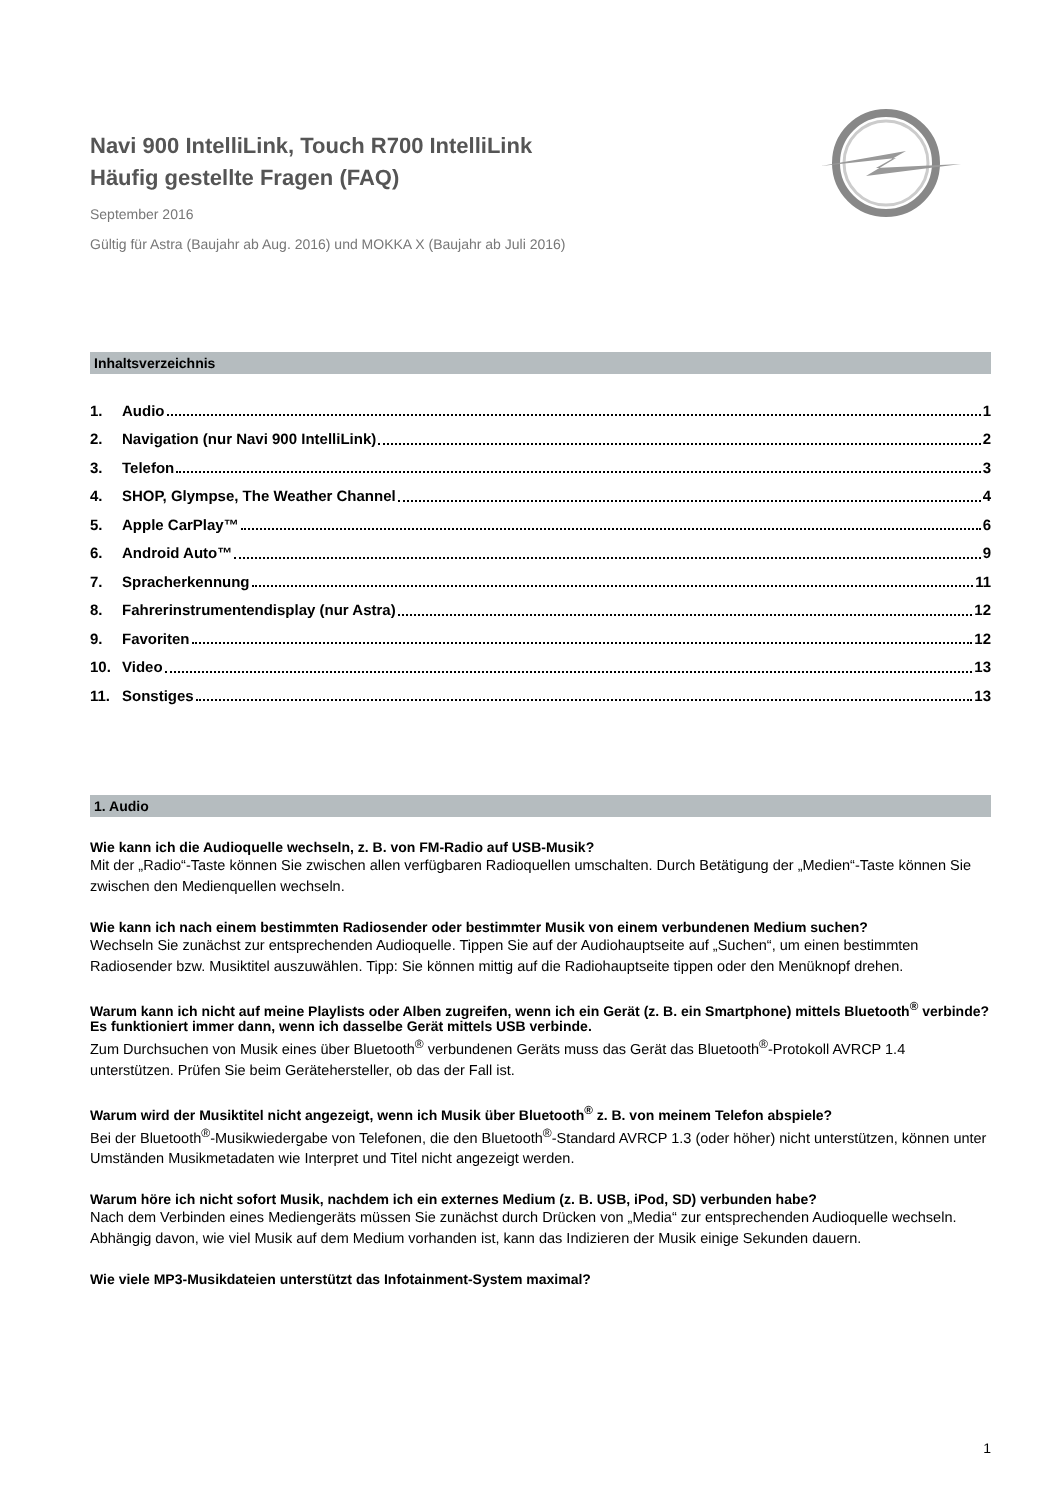Navi 900 IntelliLink, Touch R700 IntelliLink
Häufig gestellte Fragen (FAQ)
September 2016
Gültig für Astra (Baujahr ab Aug. 2016) und MOKKA X (Baujahr ab Juli 2016)
Inhaltsverzeichnis
1. Audio 1
2. Navigation (nur Navi 900 IntelliLink) 2
3. Telefon 3
4. SHOP, Glympse, The Weather Channel 4
5. Apple CarPlay™ 6
6. Android Auto™ 9
7. Spracherkennung 11
8. Fahrerinstrumentendisplay (nur Astra) 12
9. Favoriten 12
10. Video 13
11. Sonstiges 13
1. Audio
Wie kann ich die Audioquelle wechseln, z. B. von FM-Radio auf USB-Musik?
Mit der „Radio“-Taste können Sie zwischen allen verfügbaren Radioquellen umschalten. Durch Betätigung der „Medien“-Taste können Sie zwischen den Medienquellen wechseln.
Wie kann ich nach einem bestimmten Radiosender oder bestimmter Musik von einem verbundenen Medium suchen?
Wechseln Sie zunächst zur entsprechenden Audioquelle. Tippen Sie auf der Audiohauptseite auf „Suchen“, um einen bestimmten Radiosender bzw. Musiktitel auszuwählen. Tipp: Sie können mittig auf die Radiohauptseite tippen oder den Menüknopf drehen.
Warum kann ich nicht auf meine Playlists oder Alben zugreifen, wenn ich ein Gerät (z. B. ein Smartphone) mittels Bluetooth<sup>®</sup> verbinde? Es funktioniert immer dann, wenn ich dasselbe Gerät mittels USB verbinde.
Zum Durchsuchen von Musik eines über Bluetooth<sup>®</sup> verbundenen Geräts muss das Gerät das Bluetooth<sup>®</sup>-Protokoll AVRCP 1.4 unterstützen. Prüfen Sie beim Gerätehersteller, ob das der Fall ist.
Warum wird der Musiktitel nicht angezeigt, wenn ich Musik über Bluetooth<sup>®</sup> z. B. von meinem Telefon abspiele?
Bei der Bluetooth<sup>®</sup>-Musikwiedergabe von Telefonen, die den Bluetooth<sup>®</sup>-Standard AVRCP 1.3 (oder höher) nicht unterstützen, können unter Umständen Musikmetadaten wie Interpret und Titel nicht angezeigt werden.
Warum höre ich nicht sofort Musik, nachdem ich ein externes Medium (z. B. USB, iPod, SD) verbunden habe?
Nach dem Verbinden eines Mediengeräts müssen Sie zunächst durch Drücken von „Media“ zur entsprechenden Audioquelle wechseln. Abhängig davon, wie viel Musik auf dem Medium vorhanden ist, kann das Indizieren der Musik einige Sekunden dauern.
Wie viele MP3-Musikdateien unterstützt das Infotainment-System maximal?
1